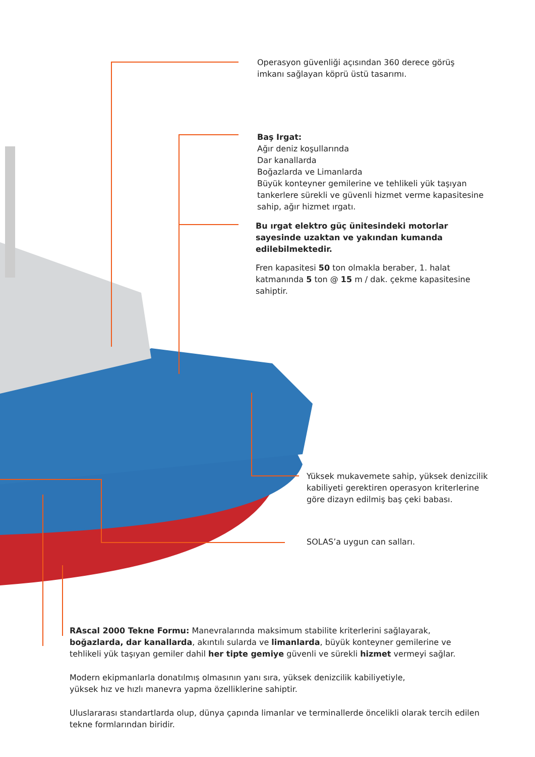Operasyon güvenliği açısından 360 derece görüş imkanı sağlayan köprü üstü tasarımı.
Baş Irgat:
Ağır deniz koşullarında
Dar kanallarda
Boğazlarda ve Limanlarda
Büyük konteyner gemilerine ve tehlikeli yük taşıyan tankerlere sürekli ve güvenli hizmet verme kapasitesine sahip, ağır hizmet ırgatı.
Bu ırgat elektro güç ünitesindeki motorlar sayesinde uzaktan ve yakından kumanda edilebilmektedir.
Fren kapasitesi 50 ton olmakla beraber, 1. halat katmanında 5 ton @ 15 m / dak. çekme kapasitesine sahiptir.
Yüksek mukavemete sahip, yüksek denizcilik kabiliyeti gerektiren operasyon kriterlerine göre dizayn edilmiş baş çeki babası.
SOLAS’a uygun can salları.
RAscal 2000 Tekne Formu: Manevralarında maksimum stabilite kriterlerini sağlayarak, boğazlarda, dar kanallarda, akıntılı sularda ve limanlarda, büyük konteyner gemilerine ve tehlikeli yük taşıyan gemiler dahil her tipte gemiye güvenli ve sürekli hizmet vermeyi sağlar.
Modern ekipmanlarla donatılmış olmasının yanı sıra, yüksek denizcilik kabiliyetiyle,
yüksek hız ve hızlı manevra yapma özelliklerine sahiptir.
Uluslararası standartlarda olup, dünya çapında limanlar ve terminallerde öncelikli olarak tercih edilen tekne formlarından biridir.